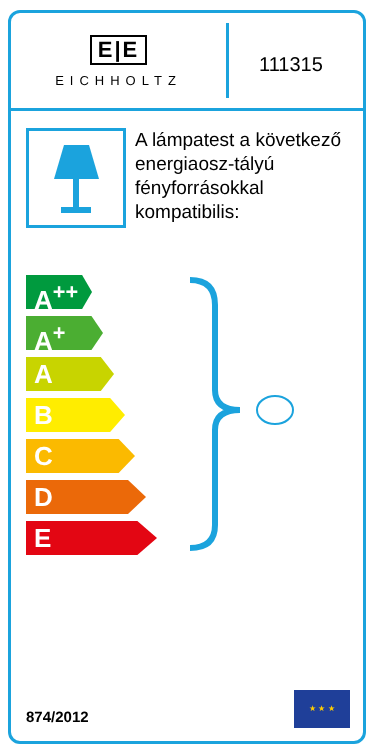E|E
EICHHOLTZ
111315
A lámpatest a következő energiaosz-tályú fényforrásokkal kompatibilis:
A<sup>++</sup>
A<sup>+</sup>
A
B
C
D
E
874/2012
★ ★ ★